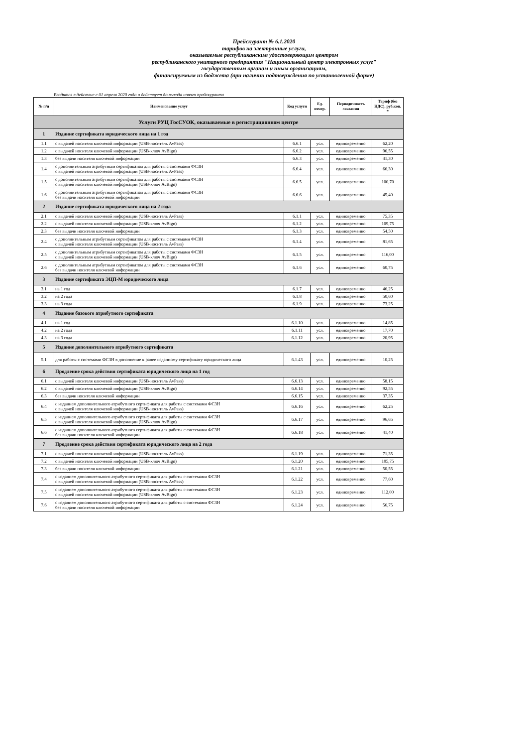Прейскурант № 6.1.2020
тарифов на электронные услуги,
оказываемые республиканским удостоверяющим центром
республиканского унитарного предприятия "Национальный центр электронных услуг"
государственным органам и иным организациям,
финансируемым из бюджета (при наличии подтверждения по установленной форме)
Вводится в действие с 01 апреля 2020 года и действует до выхода нового прейскуранта
| № п/п | Наименование услуг | Код услуги | Ед. измер. | Периодичность оказания | Тариф (без НДС), руб.коп. * |
| --- | --- | --- | --- | --- | --- |
| Услуги РУЦ ГосСУОК, оказываемые в регистрационном центре | | | | | |
| 1 | Издание сертификата юридического лица на 1 год | | | | |
| 1.1 | с выдачей носителя ключевой информации (USB-носитель AvPass) | 6.6.1 | усл. | единовременно | 62,20 |
| 1.2 | с выдачей носителя ключевой информации (USB-ключ AvBign) | 6.6.2 | усл. | единовременно | 96,55 |
| 1.3 | без выдачи носителя ключевой информации | 6.6.3 | усл. | единовременно | 41,30 |
| 1.4 | с дополнительным атрибутным сертификатом для работы с системами ФСЗН с выдачей носителя ключевой информации (USB-носитель AvPass) | 6.6.4 | усл. | единовременно | 66,30 |
| 1.5 | с дополнительным атрибутным сертификатом для работы с системами ФСЗН с выдачей носителя ключевой информации (USB-ключ AvBign) | 6.6.5 | усл. | единовременно | 100,70 |
| 1.6 | с дополнительным атрибутным сертификатом для работы с системами ФСЗН без выдачи носителя ключевой информации | 6.6.6 | усл. | единовременно | 45,40 |
| 2 | Издание сертификата юридического лица на 2 года | | | | |
| 2.1 | с выдачей носителя ключевой информации (USB-носитель AvPass) | 6.1.1 | усл. | единовременно | 75,35 |
| 2.2 | с выдачей носителя ключевой информации (USB-ключ AvBign) | 6.1.2 | усл. | единовременно | 109,75 |
| 2.3 | без выдачи носителя ключевой информации | 6.1.3 | усл. | единовременно | 54,50 |
| 2.4 | с дополнительным атрибутным сертификатом для работы с системами ФСЗН с выдачей носителя ключевой информации (USB-носитель AvPass) | 6.1.4 | усл. | единовременно | 81,65 |
| 2.5 | с дополнительным атрибутным сертификатом для работы с системами ФСЗН с выдачей носителя ключевой информации (USB-ключ AvBign) | 6.1.5 | усл. | единовременно | 116,00 |
| 2.6 | с дополнительным атрибутным сертификатом для работы с системами ФСЗН без выдачи носителя ключевой информации | 6.1.6 | усл. | единовременно | 60,75 |
| 3 | Издание сертификата ЭЦП-М юридического лица | | | | |
| 3.1 | на 1 год | 6.1.7 | усл. | единовременно | 46,25 |
| 3.2 | на 2 года | 6.1.8 | усл. | единовременно | 50,60 |
| 3.3 | на 3 года | 6.1.9 | усл. | единовременно | 73,25 |
| 4 | Издание базового атрибутного сертификата | | | | |
| 4.1 | на 1 год | 6.1.10 | усл. | единовременно | 14,85 |
| 4.2 | на 2 года | 6.1.11 | усл. | единовременно | 17,70 |
| 4.3 | на 3 года | 6.1.12 | усл. | единовременно | 20,95 |
| 5 | Издание дополнительного атрибутного сертификата | | | | |
| 5.1 | для работы с системами ФСЗН в дополнение к ранее изданному сертификату юридического лица | 6.1.43 | усл. | единовременно | 10,25 |
| 6 | Продление срока действия сертификата юридического лица на 1 год | | | | |
| 6.1 | с выдачей носителя ключевой информации (USB-носитель AvPass) | 6.6.13 | усл. | единовременно | 58,15 |
| 6.2 | с выдачей носителя ключевой информации (USB-ключ AvBign) | 6.6.14 | усл. | единовременно | 92,55 |
| 6.3 | без выдачи носителя ключевой информации | 6.6.15 | усл. | единовременно | 37,35 |
| 6.4 | с изданием дополнительного атрибутного сертификата для работы с системами ФСЗН с выдачей носителя ключевой информации (USB-носитель AvPass) | 6.6.16 | усл. | единовременно | 62,25 |
| 6.5 | с изданием дополнительного атрибутного сертификата для работы с системами ФСЗН с выдачей носителя ключевой информации (USB-ключ AvBign) | 6.6.17 | усл. | единовременно | 96,65 |
| 6.6 | с изданием дополнительного атрибутного сертификата для работы с системами ФСЗН без выдачи носителя ключевой информации | 6.6.18 | усл. | единовременно | 41,40 |
| 7 | Продление срока действия сертификата юридического лица на 2 года | | | | |
| 7.1 | с выдачей носителя ключевой информации (USB-носитель AvPass) | 6.1.19 | усл. | единовременно | 71,35 |
| 7.2 | с выдачей носителя ключевой информации (USB-ключ AvBign) | 6.1.20 | усл. | единовременно | 105,75 |
| 7.3 | без выдачи носителя ключевой информации | 6.1.21 | усл. | единовременно | 50,55 |
| 7.4 | с изданием дополнительного атрибутного сертификата для работы с системами ФСЗН с выдачей носителя ключевой информации (USB-носитель AvPass) | 6.1.22 | усл. | единовременно | 77,60 |
| 7.5 | с изданием дополнительного атрибутного сертификата для работы с системами ФСЗН с выдачей носителя ключевой информации (USB-ключ AvBign) | 6.1.23 | усл. | единовременно | 112,00 |
| 7.6 | с изданием дополнительного атрибутного сертификата для работы с системами ФСЗН без выдачи носителя ключевой информации | 6.1.24 | усл. | единовременно | 56,75 |